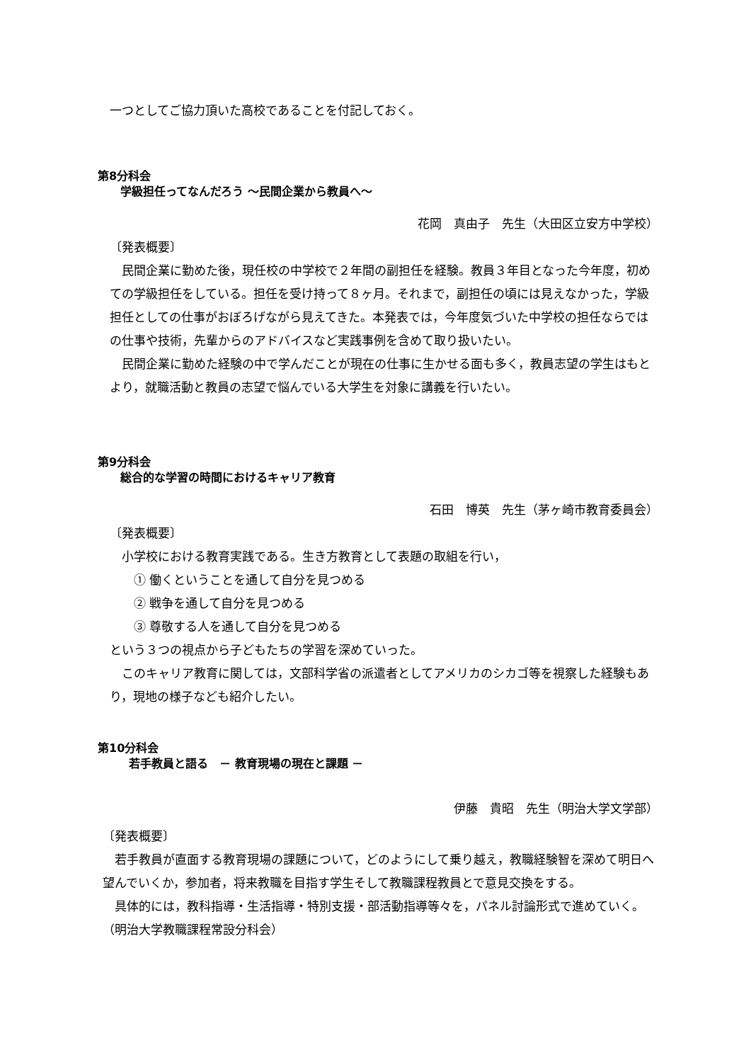一つとしてご協力頂いた高校であることを付記しておく。
第8分科会
学級担任ってなんだろう ～民間企業から教員へ～
花岡　真由子　先生（大田区立安方中学校）
〔発表概要〕
　民間企業に勤めた後，現任校の中学校で２年間の副担任を経験。教員３年目となった今年度，初めての学級担任をしている。担任を受け持って８ヶ月。それまで，副担任の頃には見えなかった，学級担任としての仕事がおぼろげながら見えてきた。本発表では，今年度気づいた中学校の担任ならではの仕事や技術，先輩からのアドバイスなど実践事例を含めて取り扱いたい。
　民間企業に勤めた経験の中で学んだことが現在の仕事に生かせる面も多く，教員志望の学生はもとより，就職活動と教員の志望で悩んでいる大学生を対象に講義を行いたい。
第9分科会
総合的な学習の時間におけるキャリア教育
石田　博英　先生（茅ヶ崎市教育委員会）
〔発表概要〕
　小学校における教育実践である。生き方教育として表題の取組を行い，
　　① 働くということを通して自分を見つめる
　　② 戦争を通して自分を見つめる
　　③ 尊敬する人を通して自分を見つめる
という３つの視点から子どもたちの学習を深めていった。
　このキャリア教育に関しては，文部科学省の派遣者としてアメリカのシカゴ等を視察した経験もあり，現地の様子なども紹介したい。
第10分科会
若手教員と語る　－ 教育現場の現在と課題 －
伊藤　貴昭　先生（明治大学文学部）
〔発表概要〕
　若手教員が直面する教育現場の課題について，どのようにして乗り越え，教職経験智を深めて明日へ望んでいくか，参加者，将来教職を目指す学生そして教職課程教員とで意見交換をする。
　具体的には，教科指導・生活指導・特別支援・部活動指導等々を，パネル討論形式で進めていく。（明治大学教職課程常設分科会）